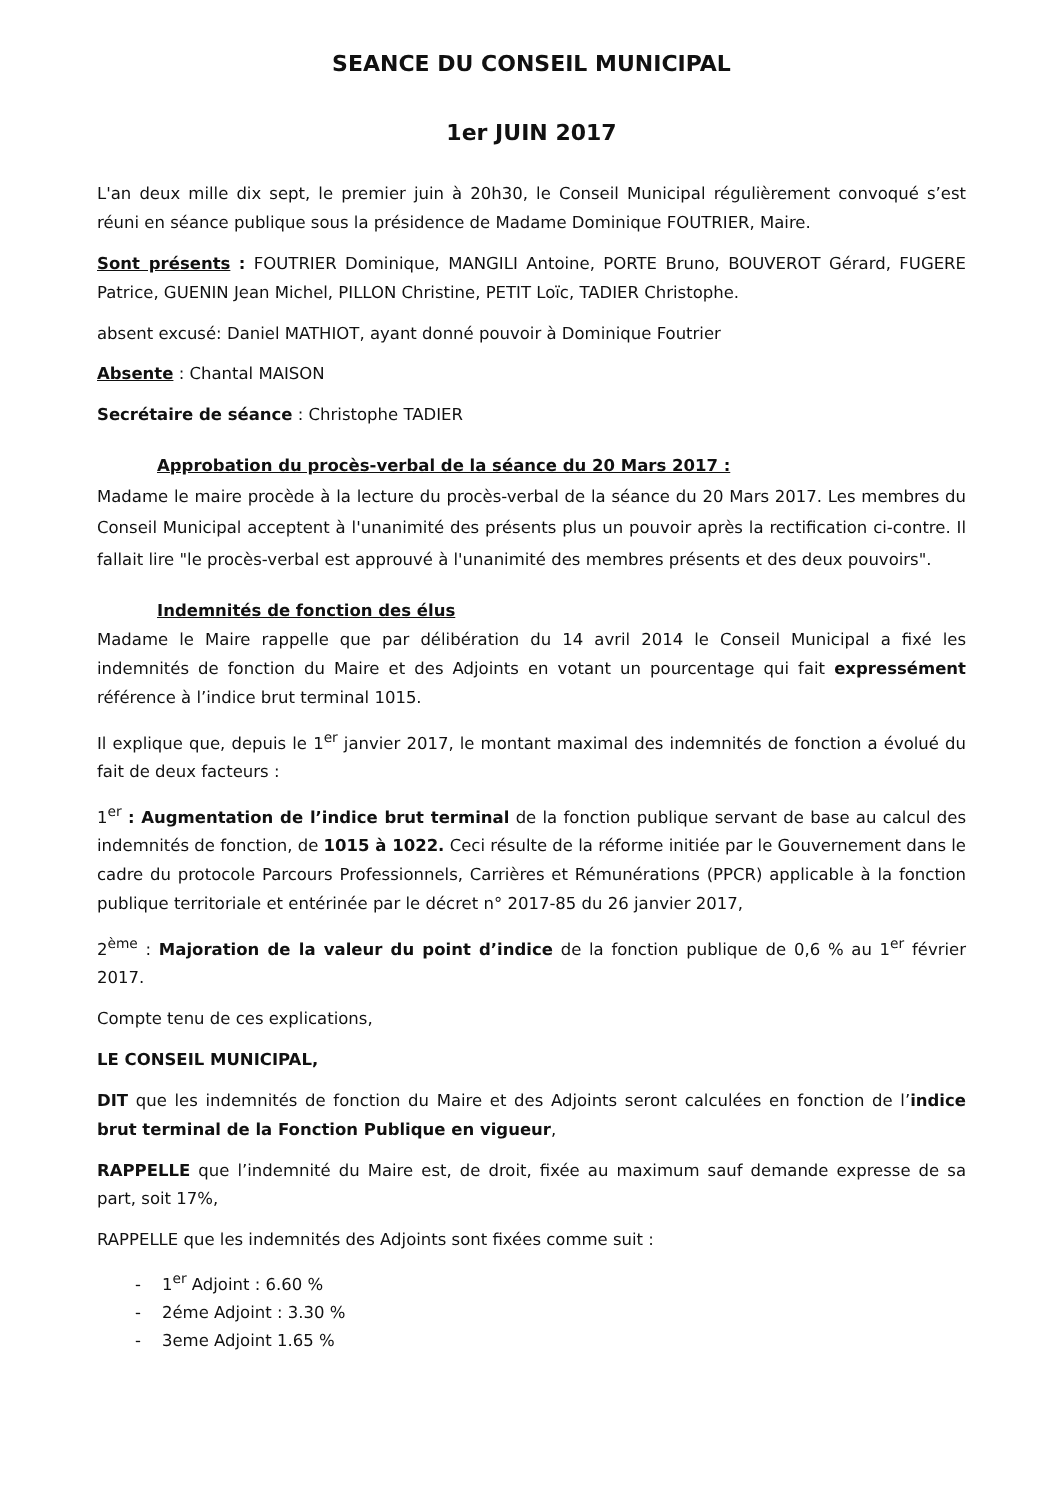SEANCE DU CONSEIL MUNICIPAL
1er JUIN 2017
L'an deux mille dix sept, le premier juin à 20h30, le Conseil Municipal régulièrement convoqué s’est réuni en séance publique sous la présidence de Madame Dominique FOUTRIER, Maire.
Sont présents : FOUTRIER Dominique, MANGILI Antoine, PORTE Bruno, BOUVEROT Gérard, FUGERE Patrice, GUENIN Jean Michel, PILLON Christine, PETIT Loïc, TADIER Christophe.
absent excusé: Daniel MATHIOT, ayant donné pouvoir à Dominique Foutrier
Absente : Chantal MAISON
Secrétaire de séance : Christophe TADIER
Approbation du procès-verbal de la séance du 20 Mars 2017 :
Madame le maire procède à la lecture du procès-verbal de la séance du 20 Mars 2017. Les membres du Conseil Municipal acceptent à l'unanimité des présents plus un pouvoir après la rectification ci-contre. Il fallait lire "le procès-verbal est approuvé à l'unanimité des membres présents et des deux pouvoirs".
Indemnités de fonction des élus
Madame le Maire rappelle que par délibération du 14 avril 2014 le Conseil Municipal a fixé les indemnités de fonction du Maire et des Adjoints en votant un pourcentage qui fait expressément référence à l’indice brut terminal 1015.
Il explique que, depuis le 1<sup>er</sup> janvier 2017, le montant maximal des indemnités de fonction a évolué du fait de deux facteurs :
1<sup>er</sup> : Augmentation de l’indice brut terminal de la fonction publique servant de base au calcul des indemnités de fonction, de 1015 à 1022. Ceci résulte de la réforme initiée par le Gouvernement dans le cadre du protocole Parcours Professionnels, Carrières et Rémunérations (PPCR) applicable à la fonction publique territoriale et entérinée par le décret n° 2017-85 du 26 janvier 2017,
2<sup>ème</sup> : Majoration de la valeur du point d’indice de la fonction publique de 0,6 % au 1<sup>er</sup> février 2017.
Compte tenu de ces explications,
LE CONSEIL MUNICIPAL,
DIT que les indemnités de fonction du Maire et des Adjoints seront calculées en fonction de l’indice brut terminal de la Fonction Publique en vigueur,
RAPPELLE que l’indemnité du Maire est, de droit, fixée au maximum sauf demande expresse de sa part, soit 17%,
RAPPELLE que les indemnités des Adjoints sont fixées comme suit :
- 1<sup>er</sup> Adjoint : 6.60 %
- 2éme Adjoint : 3.30 %
- 3eme Adjoint 1.65 %